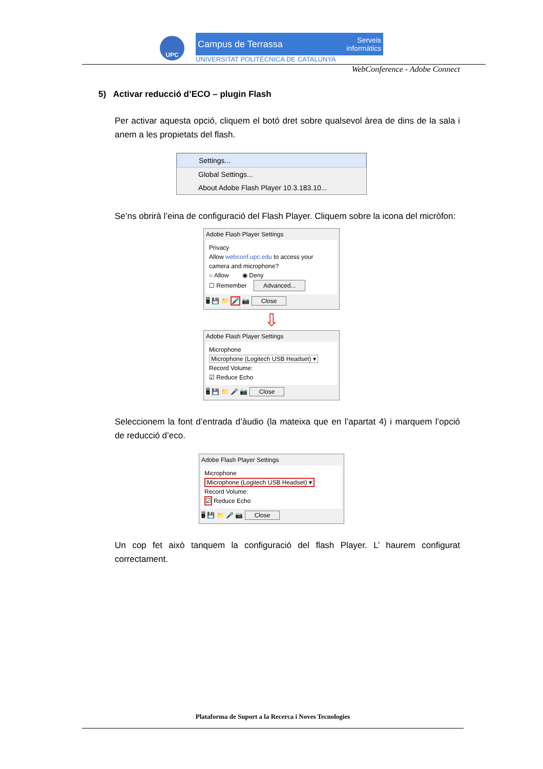UPC
Campus de Terrassa Serveis
informàtics
UNIVERSITAT POLITÈCNICA DE CATALUNYA
WebConference - Adobe Connect
5) Activar reducció d’ECO – plugin Flash
Per activar aquesta opció, cliquem el botó dret sobre qualsevol àrea de dins de la sala i anem a les propietats del flash.
Settings...
Global Settings...
About Adobe Flash Player 10.3.183.10...
Se’ns obrirà l’eina de configuració del Flash Player. Cliquem sobre la icona del micròfon:
Adobe Flash Player Settings
Privacy
Allow webconf.upc.edu to access your camera and microphone?
○ Allow ◉ Deny
☐ Remember Advanced...
🖥 💾 📁 🎤 📷 Close
⇩
Adobe Flash Player Settings
Microphone
Microphone (Logitech USB Headset) ▾
Record Volume:
☑ Reduce Echo
🖥 💾 📁 🎤 📷 Close
Seleccionem la font d’entrada d’àudio (la mateixa que en l’apartat 4) i marquem l’opció de reducció d’eco.
Adobe Flash Player Settings
Microphone
Microphone (Logitech USB Headset) ▾
Record Volume:
☑ Reduce Echo
🖥 💾 📁 🎤 📷 Close
Un cop fet això tanquem la configuració del flash Player. L’ haurem configurat correctament.
Plataforma de Suport a la Recerca i Noves Tecnologies